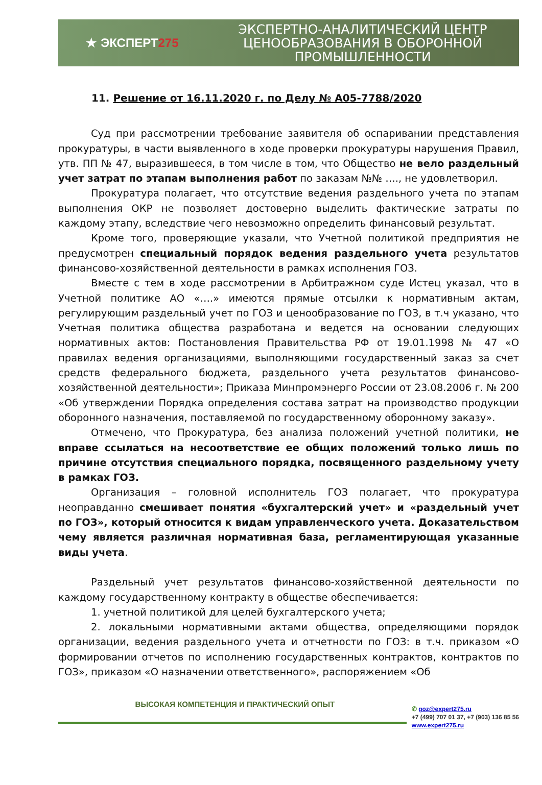★ ЭКСПЕРТ 275
ЭКСПЕРТНО-АНАЛИТИЧЕСКИЙ ЦЕНТР
ЦЕНООБРАЗОВАНИЯ В ОБОРОННОЙ
ПРОМЫШЛЕННОСТИ
11. Решение от 16.11.2020 г. по Делу № А05-7788/2020
Суд при рассмотрении требование заявителя об оспаривании представления прокуратуры, в части выявленного в ходе проверки прокуратуры нарушения Правил, утв. ПП № 47, выразившееся, в том числе в том, что Общество не вело раздельный учет затрат по этапам выполнения работ по заказам №№ …., не удовлетворил.
Прокуратура полагает, что отсутствие ведения раздельного учета по этапам выполнения ОКР не позволяет достоверно выделить фактические затраты по каждому этапу, вследствие чего невозможно определить финансовый результат.
Кроме того, проверяющие указали, что Учетной политикой предприятия не предусмотрен специальный порядок ведения раздельного учета результатов финансово-хозяйственной деятельности в рамках исполнения ГОЗ.
Вместе с тем в ходе рассмотрении в Арбитражном суде Истец указал, что в Учетной политике АО «….» имеются прямые отсылки к нормативным актам, регулирующим раздельный учет по ГОЗ и ценообразование по ГОЗ, в т.ч указано, что Учетная политика общества разработана и ведется на основании следующих нормативных актов: Постановления Правительства РФ от 19.01.1998 № 47 «О правилах ведения организациями, выполняющими государственный заказ за счет средств федерального бюджета, раздельного учета результатов финансово-хозяйственной деятельности»; Приказа Минпромэнерго России от 23.08.2006 г. № 200 «Об утверждении Порядка определения состава затрат на производство продукции оборонного назначения, поставляемой по государственному оборонному заказу».
Отмечено, что Прокуратура, без анализа положений учетной политики, не вправе ссылаться на несоответствие ее общих положений только лишь по причине отсутствия специального порядка, посвященного раздельному учету в рамках ГОЗ.
Организация – головной исполнитель ГОЗ полагает, что прокуратура неоправданно смешивает понятия «бухгалтерский учет» и «раздельный учет по ГОЗ», который относится к видам управленческого учета. Доказательством чему является различная нормативная база, регламентирующая указанные виды учета.
Раздельный учет результатов финансово-хозяйственной деятельности по каждому государственному контракту в обществе обеспечивается:
1. учетной политикой для целей бухгалтерского учета;
2. локальными нормативными актами общества, определяющими порядок организации, ведения раздельного учета и отчетности по ГОЗ: в т.ч. приказом «О формировании отчетов по исполнению государственных контрактов, контрактов по ГОЗ», приказом «О назначении ответственного», распоряжением «Об
ВЫСОКАЯ КОМПЕТЕНЦИЯ И ПРАКТИЧЕСКИЙ ОПЫТ
✆ goz@expert275.ru
+7 (499) 707 01 37, +7 (903) 136 85 56
www.expert275.ru